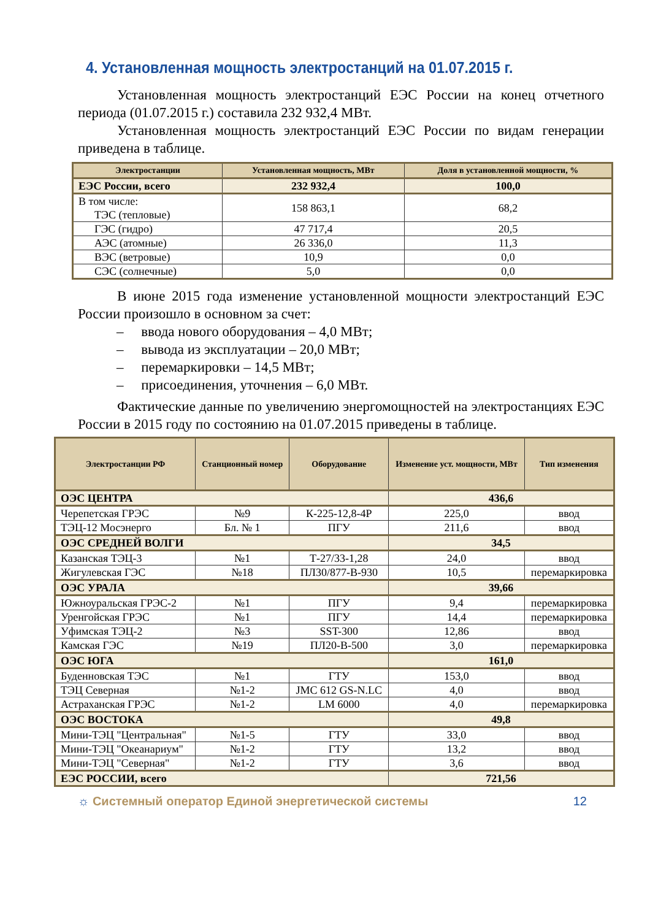4. Установленная мощность электростанций на 01.07.2015 г.
Установленная мощность электростанций ЕЭС России на конец отчетного периода (01.07.2015 г.) составила 232 932,4 МВт.
Установленная мощность электростанций ЕЭС России по видам генерации приведена в таблице.
| Электростанции | Установленная мощность, МВт | Доля в установленной мощности, % |
| --- | --- | --- |
| ЕЭС России, всего | 232 932,4 | 100,0 |
| В том числе: ТЭС (тепловые) | 158 863,1 | 68,2 |
| ГЭС (гидро) | 47 717,4 | 20,5 |
| АЭС (атомные) | 26 336,0 | 11,3 |
| ВЭС (ветровые) | 10,9 | 0,0 |
| СЭС (солнечные) | 5,0 | 0,0 |
В июне 2015 года изменение установленной мощности электростанций ЕЭС России произошло в основном за счет:
– ввода нового оборудования – 4,0 МВт;
– вывода из эксплуатации – 20,0 МВт;
– перемаркировки – 14,5 МВт;
– присоединения, уточнения – 6,0 МВт.
Фактические данные по увеличению энергомощностей на электростанциях ЕЭС России в 2015 году по состоянию на 01.07.2015 приведены в таблице.
| Электростанции РФ | Станционный номер | Оборудование | Изменение уст. мощности, МВт | Тип изменения |
| --- | --- | --- | --- | --- |
| ОЭС ЦЕНТРА | | | 436,6 | |
| Черепетская ГРЭС | №9 | К-225-12,8-4Р | 225,0 | ввод |
| ТЭЦ-12 Мосэнерго | Бл. № 1 | ПГУ | 211,6 | ввод |
| ОЭС СРЕДНЕЙ ВОЛГИ | | | 34,5 | |
| Казанская ТЭЦ-3 | №1 | Т-27/33-1,28 | 24,0 | ввод |
| Жигулевская ГЭС | №18 | ПЛ30/877-В-930 | 10,5 | перемаркировка |
| ОЭС УРАЛА | | | 39,66 | |
| Южноуральская ГРЭС-2 | №1 | ПГУ | 9,4 | перемаркировка |
| Уренгойская ГРЭС | №1 | ПГУ | 14,4 | перемаркировка |
| Уфимская ТЭЦ-2 | №3 | SST-300 | 12,86 | ввод |
| Камская ГЭС | №19 | ПЛ20-В-500 | 3,0 | перемаркировка |
| ОЭС ЮГА | | | 161,0 | |
| Буденновская ТЭС | №1 | ГТУ | 153,0 | ввод |
| ТЭЦ Северная | №1-2 | JMC 612 GS-N.LC | 4,0 | ввод |
| Астраханская ГРЭС | №1-2 | LM 6000 | 4,0 | перемаркировка |
| ОЭС ВОСТОКА | | | 49,8 | |
| Мини-ТЭЦ "Центральная" | №1-5 | ГТУ | 33,0 | ввод |
| Мини-ТЭЦ "Океанариум" | №1-2 | ГТУ | 13,2 | ввод |
| Мини-ТЭЦ "Северная" | №1-2 | ГТУ | 3,6 | ввод |
| ЕЭС РОССИИ, всего | | | 721,56 | |
☼ Системный оператор Единой энергетической системы 12